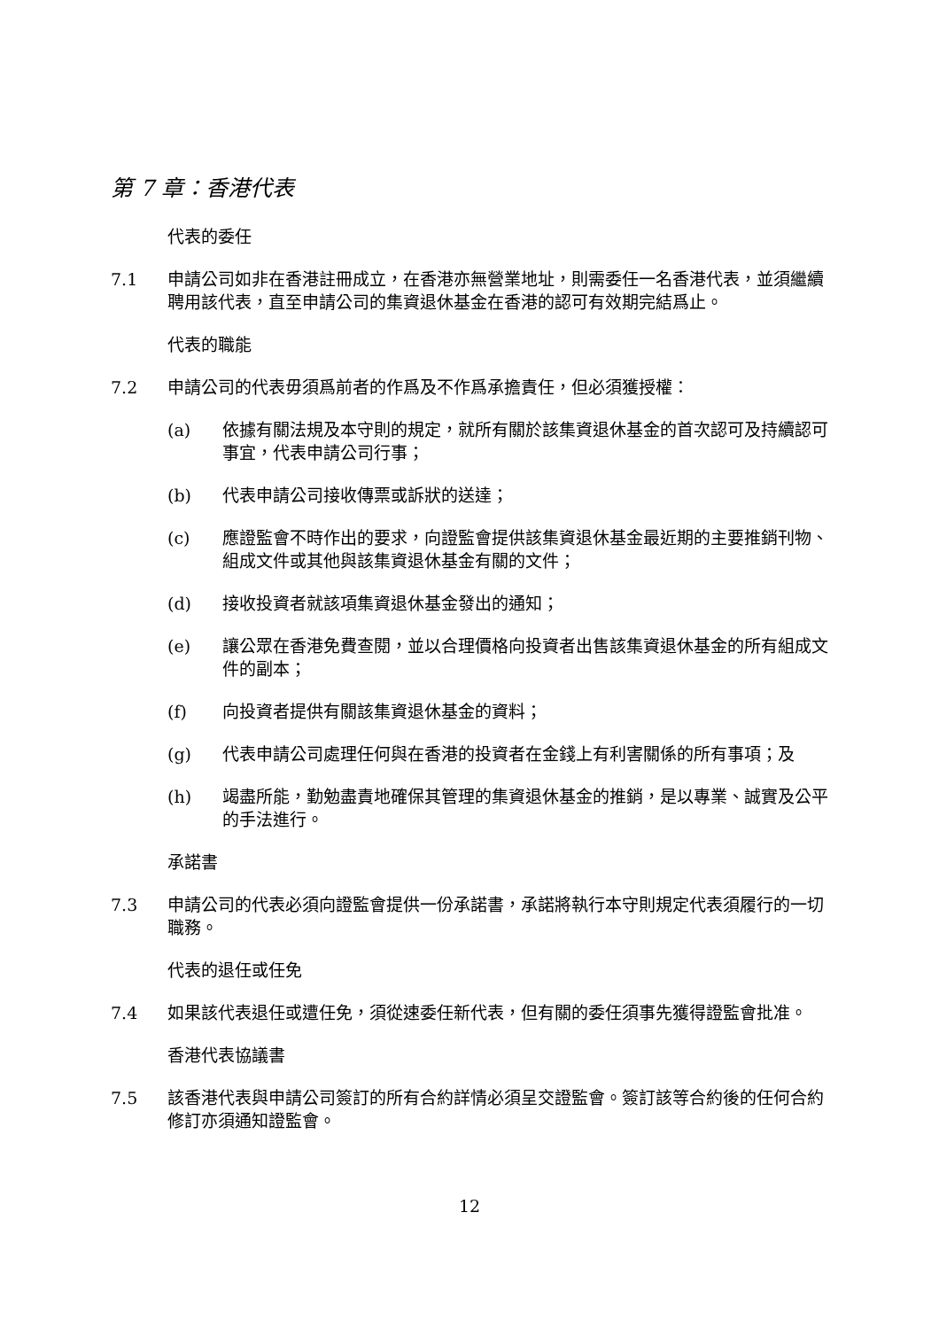第 7 章：香港代表
代表的委任
7.1 申請公司如非在香港註冊成立，在香港亦無營業地址，則需委任一名香港代表，並須繼續聘用該代表，直至申請公司的集資退休基金在香港的認可有效期完結爲止。
代表的職能
7.2 申請公司的代表毋須爲前者的作爲及不作爲承擔責任，但必須獲授權：
(a) 依據有關法規及本守則的規定，就所有關於該集資退休基金的首次認可及持續認可事宜，代表申請公司行事；
(b) 代表申請公司接收傳票或訴狀的送達；
(c) 應證監會不時作出的要求，向證監會提供該集資退休基金最近期的主要推銷刊物、組成文件或其他與該集資退休基金有關的文件；
(d) 接收投資者就該項集資退休基金發出的通知；
(e) 讓公眾在香港免費查閱，並以合理價格向投資者出售該集資退休基金的所有組成文件的副本；
(f) 向投資者提供有關該集資退休基金的資料；
(g) 代表申請公司處理任何與在香港的投資者在金錢上有利害關係的所有事項；及
(h) 竭盡所能，勤勉盡責地確保其管理的集資退休基金的推銷，是以專業、誠實及公平的手法進行。
承諾書
7.3 申請公司的代表必須向證監會提供一份承諾書，承諾將執行本守則規定代表須履行的一切職務。
代表的退任或任免
7.4 如果該代表退任或遭任免，須從速委任新代表，但有關的委任須事先獲得證監會批准。
香港代表協議書
7.5 該香港代表與申請公司簽訂的所有合約詳情必須呈交證監會。簽訂該等合約後的任何合約修訂亦須通知證監會。
12